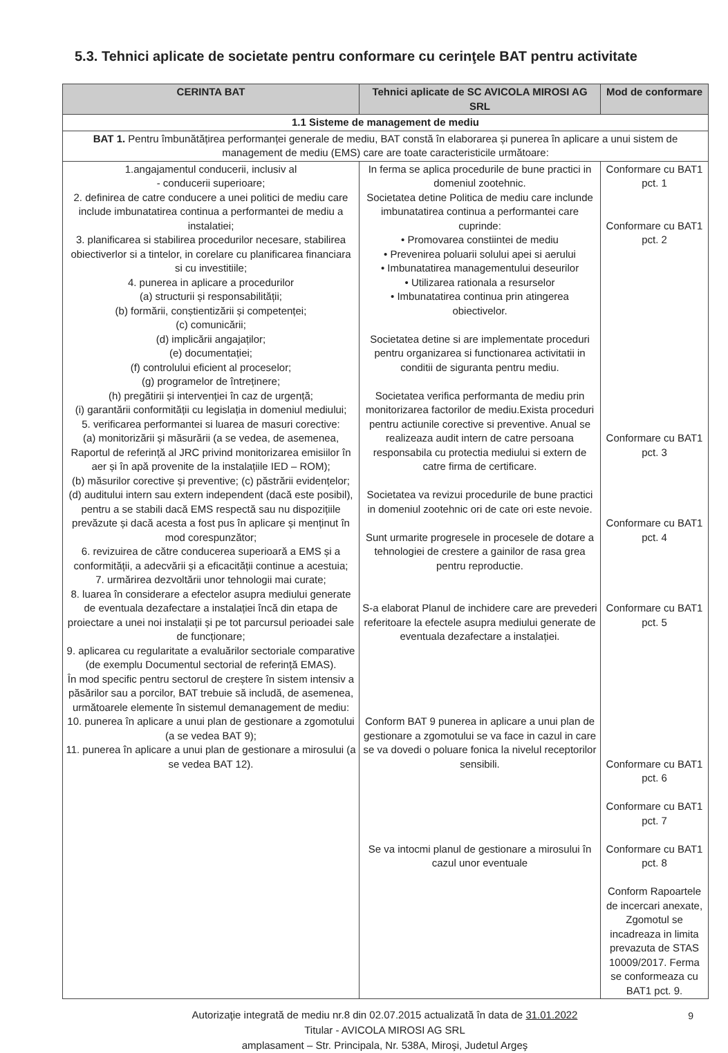5.3. Tehnici aplicate de societate pentru conformare cu cerinţele BAT pentru activitate
| CERINTA BAT | Tehnici aplicate de SC AVICOLA MIROSI AG SRL | Mod de conformare |
| --- | --- | --- |
| 1.1 Sisteme de management de mediu | | |
| BAT 1. Pentru îmbunătățirea performanței generale de mediu, BAT constă în elaborarea și punerea în aplicare a unui sistem de management de mediu (EMS) care are toate caracteristicile următoare: | | |
| 1.angajamentul conducerii, inclusiv al - conducerii superioare; 2. definirea de catre conducere a unei politici de mediu care include imbunatatirea continua a performantei de mediu a instalatiei; 3. planificarea si stabilirea procedurilor necesare, stabilirea obiectiverlor si a tintelor, in corelare cu planificarea financiara si cu investitiile; 4. punerea in aplicare a procedurilor (a) structurii și responsabilității; (b) formării, conștientizării și competenței; (c) comunicării; (d) implicării angajaților; (e) documentației; (f) controlului eficient al proceselor; (g) programelor de întreținere; (h) pregătirii și intervenției în caz de urgență; (i) garantării conformității cu legislația in domeniul mediului; 5. verificarea performantei si luarea de masuri corective: (a) monitorizării și măsurării (a se vedea, de asemenea, Raportul de referință al JRC privind monitorizarea emisiilor în aer și în apă provenite de la instalațiile IED – ROM); (b) măsurilor corective și preventive; (c) păstrării evidențelor; (d) auditului intern sau extern independent (dacă este posibil), pentru a se stabili dacă EMS respectă sau nu dispozițiile prevăzute și dacă acesta a fost pus în aplicare și menținut în mod corespunzător; 6. revizuirea de către conducerea superioară a EMS și a conformității, a adecvării și a eficacității continue a acestuia; 7. urmărirea dezvoltării unor tehnologii mai curate; 8. luarea în considerare a efectelor asupra mediului generate de eventuala dezafectare a instalației încă din etapa de proiectare a unei noi instalații și pe tot parcursul perioadei sale de funcționare; 9. aplicarea cu regularitate a evaluărilor sectoriale comparative (de exemplu Documentul sectorial de referință EMAS). În mod specific pentru sectorul de creștere în sistem intensiv a păsărilor sau a porcilor, BAT trebuie să includă, de asemenea, următoarele elemente în sistemul demanagement de mediu: 10. punerea în aplicare a unui plan de gestionare a zgomotului (a se vedea BAT 9); 11. punerea în aplicare a unui plan de gestionare a mirosului (a se vedea BAT 12). | In ferma se aplica procedurile de bune practici in domeniul zootehnic. Societatea detine Politica de mediu care inclunde imbunatatirea continua a performantei care cuprinde: • Promovarea constiintei de mediu • Prevenirea poluarii solului apei si aerului • Imbunatatirea managementului deseurilor • Utilizarea rationala a resurselor • Imbunatatirea continua prin atingerea obiectivelor. Societatea detine si are implementate proceduri pentru organizarea si functionarea activitatii in conditii de siguranta pentru mediu. Societatea verifica performanta de mediu prin monitorizarea factorilor de mediu.Exista proceduri pentru actiunile corective si preventive. Anual se realizeaza audit intern de catre persoana responsabila cu protectia mediului si extern de catre firma de certificare. Societatea va revizui procedurile de bune practici in domeniul zootehnic ori de cate ori este nevoie. Sunt urmarite progresele in procesele de dotare a tehnologiei de crestere a gainilor de rasa grea pentru reproductie. S-a elaborat Planul de inchidere care are prevederi referitoare la efectele asupra mediului generate de eventuala dezafectare a instalației. Conform BAT 9 punerea in aplicare a unui plan de gestionare a zgomotului se va face in cazul in care se va dovedi o poluare fonica la nivelul receptorilor sensibili. Se va intocmi planul de gestionare a mirosului în cazul unor eventuale | Conformare cu BAT1 pct. 1 Conformare cu BAT1 pct. 2 Conformare cu BAT1 pct. 3 Conformare cu BAT1 pct. 4 Conformare cu BAT1 pct. 5 Conformare cu BAT1 pct. 6 Conformare cu BAT1 pct. 7 Conformare cu BAT1 pct. 8 Conform Rapoartele de incercari anexate, Zgomotul se incadreaza in limita prevazuta de STAS 10009/2017. Ferma se conformeaza cu BAT1 pct. 9. |
Autorizaţie integrată de mediu nr.8 din 02.07.2015 actualizată în data de 31.01.2022
Titular - AVICOLA MIROSI AG SRL
amplasament – Str. Principala, Nr. 538A, Miroşi, Judetul Argeş
9